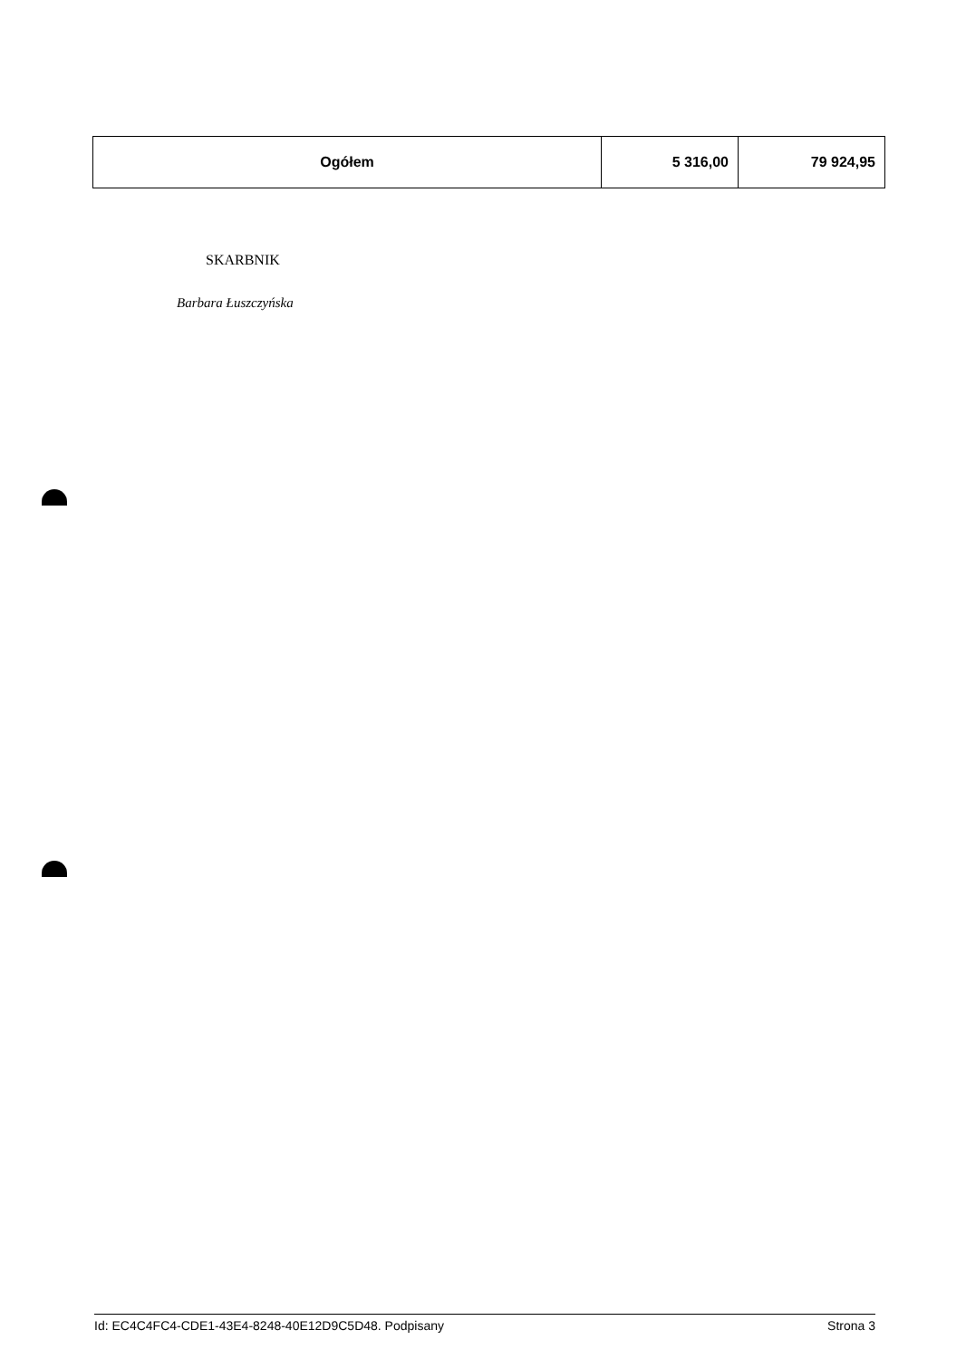| Ogółem | 5 316,00 | 79 924,95 |
SKARBNIK
Barbara Łuszczyńska
Id: EC4C4FC4-CDE1-43E4-8248-40E12D9C5D48. Podpisany Strona 3